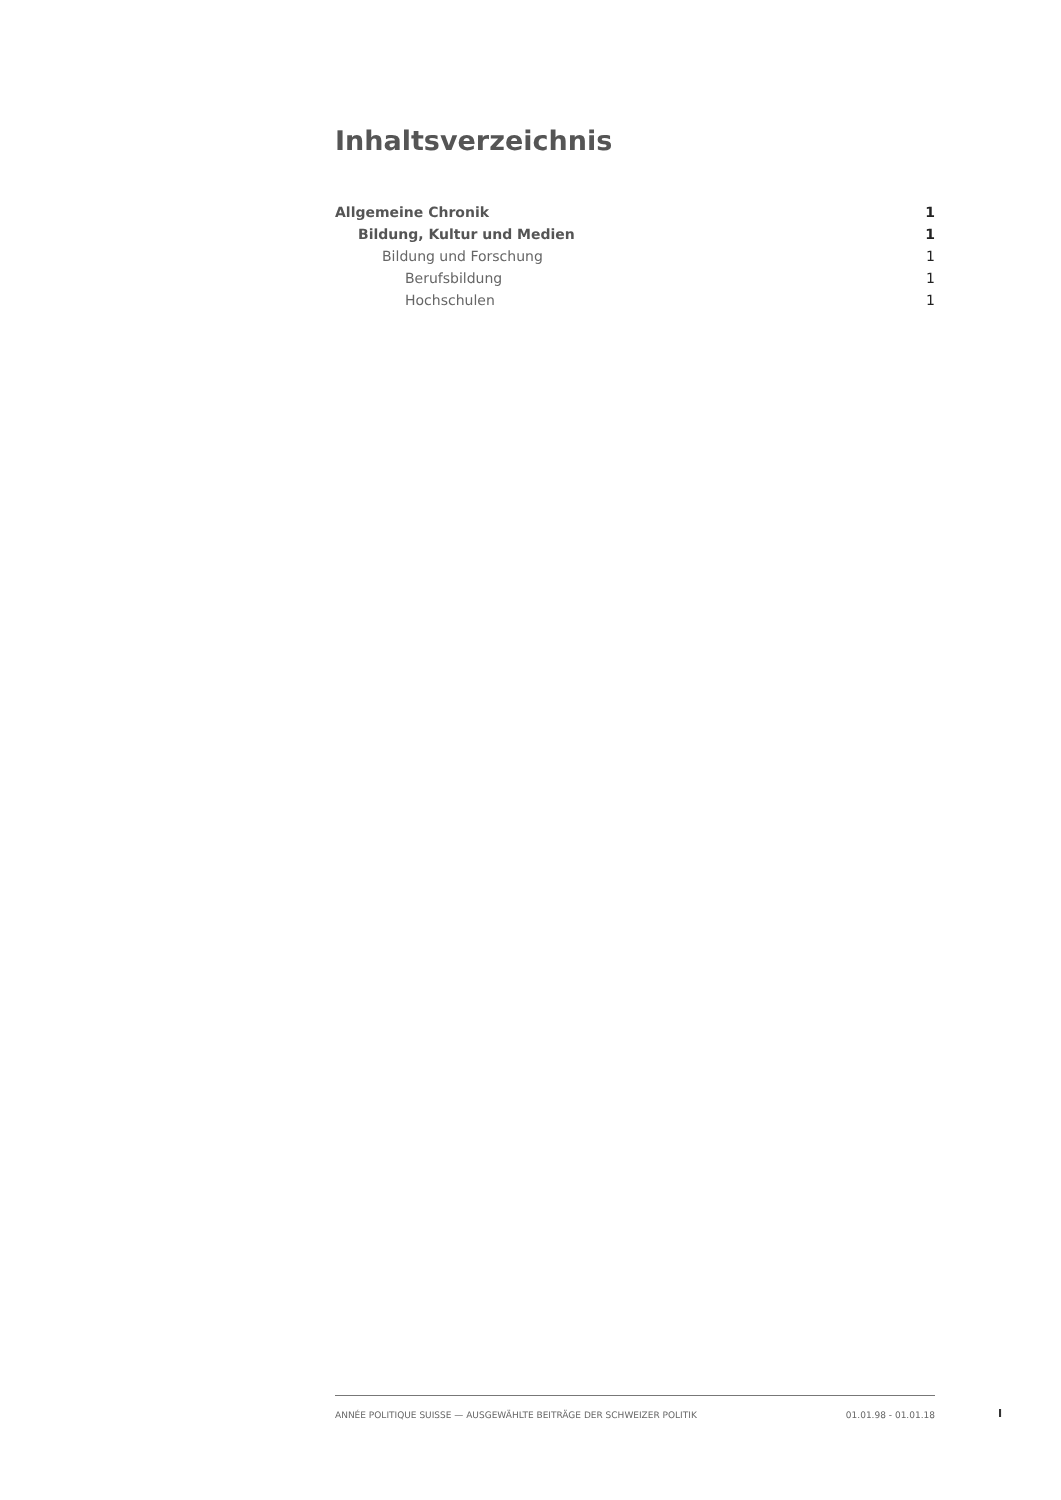Inhaltsverzeichnis
Allgemeine Chronik 1
Bildung, Kultur und Medien 1
Bildung und Forschung 1
Berufsbildung 1
Hochschulen 1
ANNÉE POLITIQUE SUISSE — AUSGEWÄHLTE BEITRÄGE DER SCHWEIZER POLITIK 01.01.98 - 01.01.18
I